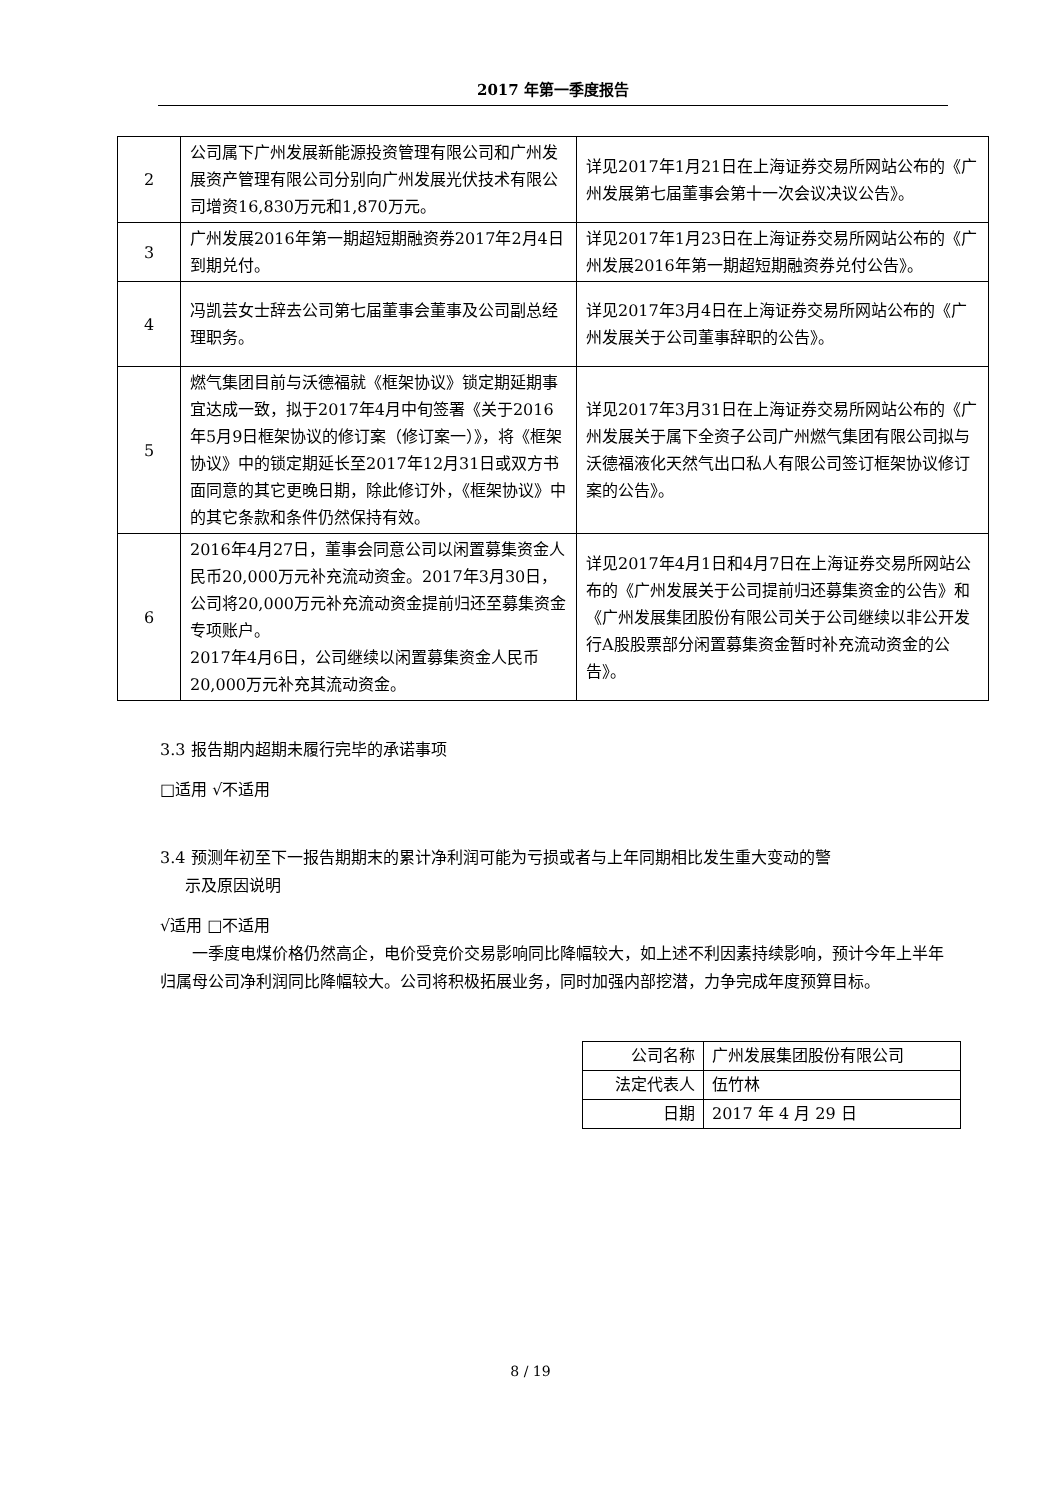2017 年第一季度报告
| 2 | 公司属下广州发展新能源投资管理有限公司和广州发展资产管理有限公司分别向广州发展光伏技术有限公司增资16,830万元和1,870万元。 | 详见2017年1月21日在上海证券交易所网站公布的《广州发展第七届董事会第十一次会议决议公告》。 |
| 3 | 广州发展2016年第一期超短期融资券2017年2月4日到期兑付。 | 详见2017年1月23日在上海证券交易所网站公布的《广州发展2016年第一期超短期融资券兑付公告》。 |
| 4 | 冯凯芸女士辞去公司第七届董事会董事及公司副总经理职务。 | 详见2017年3月4日在上海证券交易所网站公布的《广州发展关于公司董事辞职的公告》。 |
| 5 | 燃气集团目前与沃德福就《框架协议》锁定期延期事宜达成一致，拟于2017年4月中旬签署《关于2016年5月9日框架协议的修订案（修订案一）》，将《框架协议》中的锁定期延长至2017年12月31日或双方书面同意的其它更晚日期，除此修订外，《框架协议》中的其它条款和条件仍然保持有效。 | 详见2017年3月31日在上海证券交易所网站公布的《广州发展关于属下全资子公司广州燃气集团有限公司拟与沃德福液化天然气出口私人有限公司签订框架协议修订案的公告》。 |
| 6 | 2016年4月27日，董事会同意公司以闲置募集资金人民币20,000万元补充流动资金。2017年3月30日，公司将20,000万元补充流动资金提前归还至募集资金专项账户。 2017年4月6日，公司继续以闲置募集资金人民币20,000万元补充其流动资金。 | 详见2017年4月1日和4月7日在上海证券交易所网站公布的《广州发展关于公司提前归还募集资金的公告》和《广州发展集团股份有限公司关于公司继续以非公开发行A股股票部分闲置募集资金暂时补充流动资金的公告》。 |
3.3 报告期内超期未履行完毕的承诺事项
□适用 √不适用
3.4 预测年初至下一报告期期末的累计净利润可能为亏损或者与上年同期相比发生重大变动的警
示及原因说明
√适用 □不适用
一季度电煤价格仍然高企，电价受竞价交易影响同比降幅较大，如上述不利因素持续影响，预计今年上半年归属母公司净利润同比降幅较大。公司将积极拓展业务，同时加强内部挖潜，力争完成年度预算目标。
| 公司名称 | 广州发展集团股份有限公司 |
| 法定代表人 | 伍竹林 |
| 日期 | 2017 年 4 月 29 日 |
8 / 19